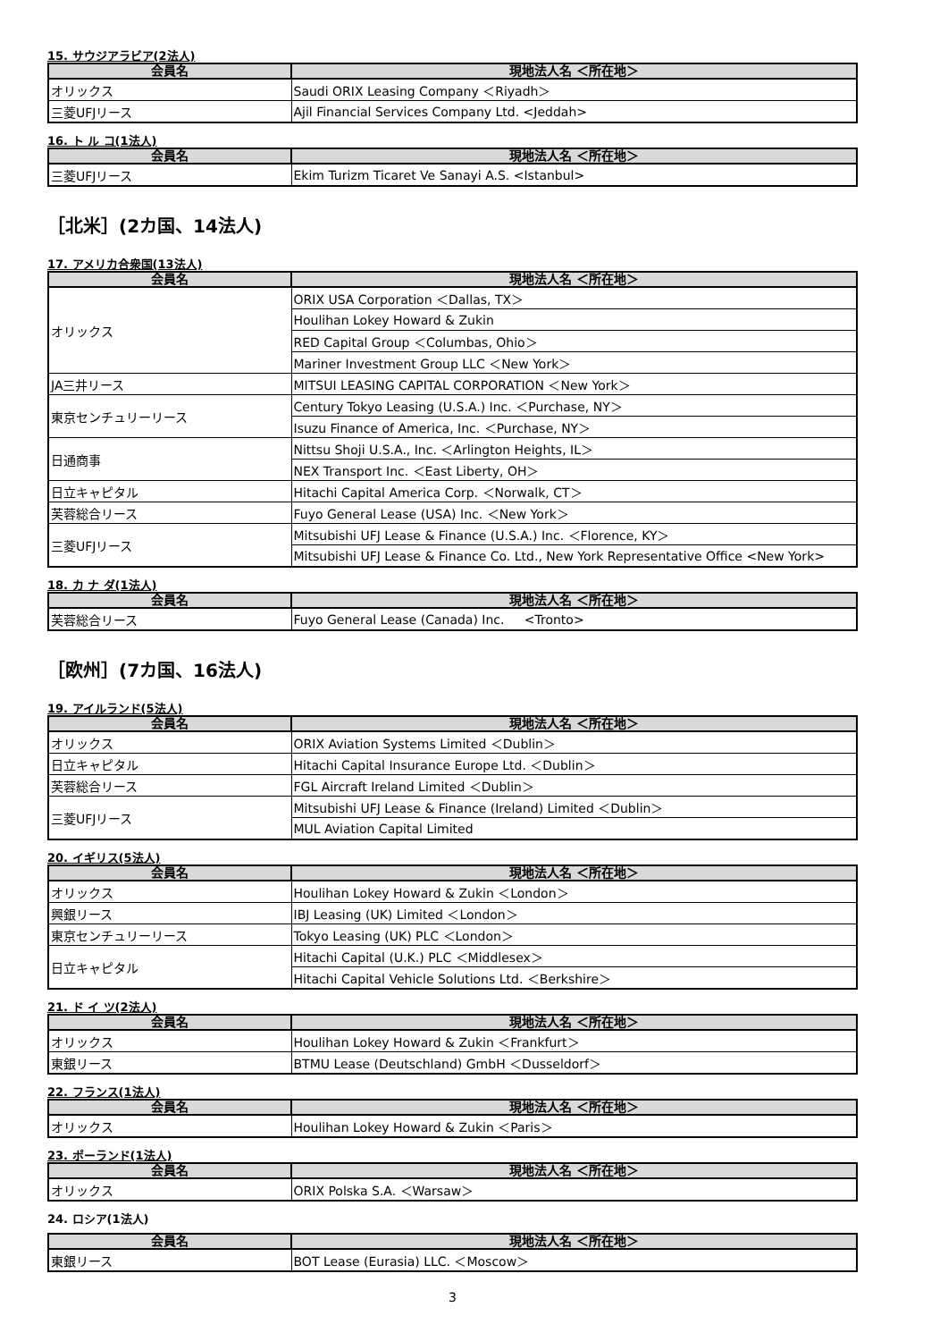15. サウジアラビア(2法人)
| 会員名 | 現地法人名 ＜所在地＞ |
| --- | --- |
| オリックス | Saudi ORIX Leasing Company ＜Riyadh＞ |
| 三菱UFJリース | Ajil Financial Services Company Ltd. <Jeddah> |
16. ト ル コ(1法人)
| 会員名 | 現地法人名 ＜所在地＞ |
| --- | --- |
| 三菱UFJリース | Ekim Turizm Ticaret Ve Sanayi A.S. <Istanbul> |
［北米］(2カ国、14法人)
17. アメリカ合衆国(13法人)
| 会員名 | 現地法人名 ＜所在地＞ |
| --- | --- |
| オリックス | ORIX USA Corporation ＜Dallas, TX＞ |
| | Houlihan Lokey Howard & Zukin |
| | RED Capital Group ＜Columbas, Ohio＞ |
| | Mariner Investment Group LLC ＜New York＞ |
| JA三井リース | MITSUI LEASING CAPITAL CORPORATION ＜New York＞ |
| 東京センチュリーリース | Century Tokyo Leasing (U.S.A.) Inc. ＜Purchase, NY＞ |
| | Isuzu Finance of America, Inc. ＜Purchase, NY＞ |
| 日通商事 | Nittsu Shoji U.S.A., Inc. ＜Arlington Heights, IL＞ |
| | NEX Transport Inc. ＜East Liberty, OH＞ |
| 日立キャピタル | Hitachi Capital America Corp. ＜Norwalk, CT＞ |
| 芙蓉総合リース | Fuyo General Lease (USA) Inc. ＜New York＞ |
| 三菱UFJリース | Mitsubishi UFJ Lease & Finance (U.S.A.) Inc. ＜Florence, KY＞ |
| | Mitsubishi UFJ Lease & Finance Co. Ltd., New York Representative Office <New York> |
18. カ ナ ダ(1法人)
| 会員名 | 現地法人名 ＜所在地＞ |
| --- | --- |
| 芙蓉総合リース | Fuyo General Lease (Canada) Inc. <Tronto> |
［欧州］(7カ国、16法人)
19. アイルランド(5法人)
| 会員名 | 現地法人名 ＜所在地＞ |
| --- | --- |
| オリックス | ORIX Aviation Systems Limited ＜Dublin＞ |
| 日立キャピタル | Hitachi Capital Insurance Europe Ltd. ＜Dublin＞ |
| 芙蓉総合リース | FGL Aircraft Ireland Limited ＜Dublin＞ |
| 三菱UFJリース | Mitsubishi UFJ Lease & Finance (Ireland) Limited ＜Dublin＞ |
| | MUL Aviation Capital Limited |
20. イギリス(5法人)
| 会員名 | 現地法人名 ＜所在地＞ |
| --- | --- |
| オリックス | Houlihan Lokey Howard & Zukin ＜London＞ |
| 興銀リース | IBJ Leasing (UK) Limited ＜London＞ |
| 東京センチュリーリース | Tokyo Leasing (UK) PLC ＜London＞ |
| 日立キャピタル | Hitachi Capital (U.K.) PLC ＜Middlesex＞ |
| | Hitachi Capital Vehicle Solutions Ltd. ＜Berkshire＞ |
21. ド イ ツ(2法人)
| 会員名 | 現地法人名 ＜所在地＞ |
| --- | --- |
| オリックス | Houlihan Lokey Howard & Zukin ＜Frankfurt＞ |
| 東銀リース | BTMU Lease (Deutschland) GmbH ＜Dusseldorf＞ |
22. フランス(1法人)
| 会員名 | 現地法人名 ＜所在地＞ |
| --- | --- |
| オリックス | Houlihan Lokey Howard & Zukin ＜Paris＞ |
23. ポーランド(1法人)
| 会員名 | 現地法人名 ＜所在地＞ |
| --- | --- |
| オリックス | ORIX Polska S.A. ＜Warsaw＞ |
24. ロシア(1法人)
| 会員名 | 現地法人名 ＜所在地＞ |
| --- | --- |
| 東銀リース | BOT Lease (Eurasia) LLC. ＜Moscow＞ |
3